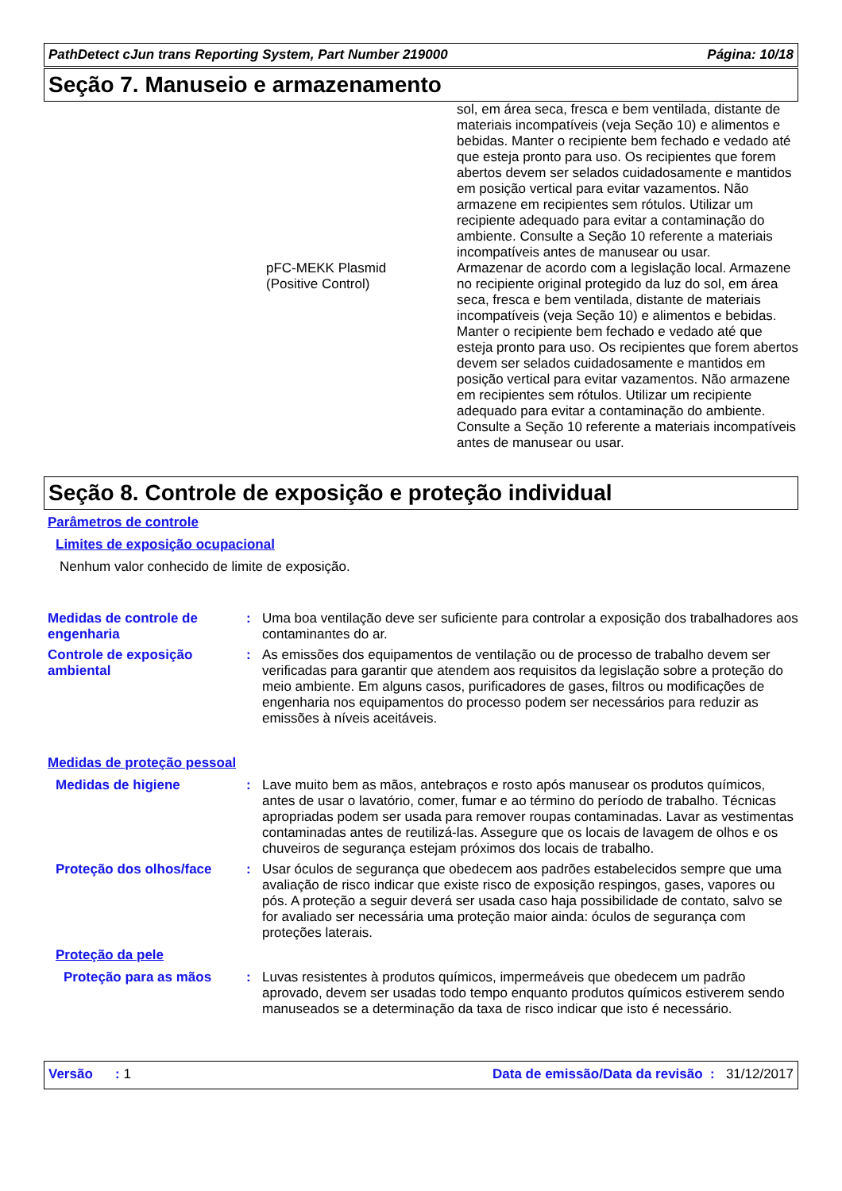PathDetect cJun trans Reporting System, Part Number 219000 Página: 10/18
Seção 7. Manuseio e armazenamento
sol, em área seca, fresca e bem ventilada, distante de materiais incompatíveis (veja Seção 10) e alimentos e bebidas. Manter o recipiente bem fechado e vedado até que esteja pronto para uso. Os recipientes que forem abertos devem ser selados cuidadosamente e mantidos em posição vertical para evitar vazamentos. Não armazene em recipientes sem rótulos. Utilizar um recipiente adequado para evitar a contaminação do ambiente. Consulte a Seção 10 referente a materiais incompatíveis antes de manusear ou usar.
pFC-MEKK Plasmid
(Positive Control)
Armazenar de acordo com a legislação local. Armazene no recipiente original protegido da luz do sol, em área seca, fresca e bem ventilada, distante de materiais incompatíveis (veja Seção 10) e alimentos e bebidas. Manter o recipiente bem fechado e vedado até que esteja pronto para uso. Os recipientes que forem abertos devem ser selados cuidadosamente e mantidos em posição vertical para evitar vazamentos. Não armazene em recipientes sem rótulos. Utilizar um recipiente adequado para evitar a contaminação do ambiente. Consulte a Seção 10 referente a materiais incompatíveis antes de manusear ou usar.
Seção 8. Controle de exposição e proteção individual
Parâmetros de controle
Limites de exposição ocupacional
Nenhum valor conhecido de limite de exposição.
Medidas de controle de engenharia
:
Uma boa ventilação deve ser suficiente para controlar a exposição dos trabalhadores aos contaminantes do ar.
Controle de exposição ambiental
:
As emissões dos equipamentos de ventilação ou de processo de trabalho devem ser verificadas para garantir que atendem aos requisitos da legislação sobre a proteção do meio ambiente. Em alguns casos, purificadores de gases, filtros ou modificações de engenharia nos equipamentos do processo podem ser necessários para reduzir as emissões à níveis aceitáveis.
Medidas de proteção pessoal
Medidas de higiene :
Lave muito bem as mãos, antebraços e rosto após manusear os produtos químicos, antes de usar o lavatório, comer, fumar e ao término do período de trabalho. Técnicas apropriadas podem ser usada para remover roupas contaminadas. Lavar as vestimentas contaminadas antes de reutilizá-las. Assegure que os locais de lavagem de olhos e os chuveiros de segurança estejam próximos dos locais de trabalho.
Proteção dos olhos/face :
Usar óculos de segurança que obedecem aos padrões estabelecidos sempre que uma avaliação de risco indicar que existe risco de exposição respingos, gases, vapores ou pós. A proteção a seguir deverá ser usada caso haja possibilidade de contato, salvo se for avaliado ser necessária uma proteção maior ainda: óculos de segurança com proteções laterais.
Proteção da pele
Proteção para as mãos :
Luvas resistentes à produtos químicos, impermeáveis que obedecem um padrão aprovado, devem ser usadas todo tempo enquanto produtos químicos estiverem sendo manuseados se a determinação da taxa de risco indicar que isto é necessário.
Versão : 1 Data de emissão/Data da revisão : 31/12/2017